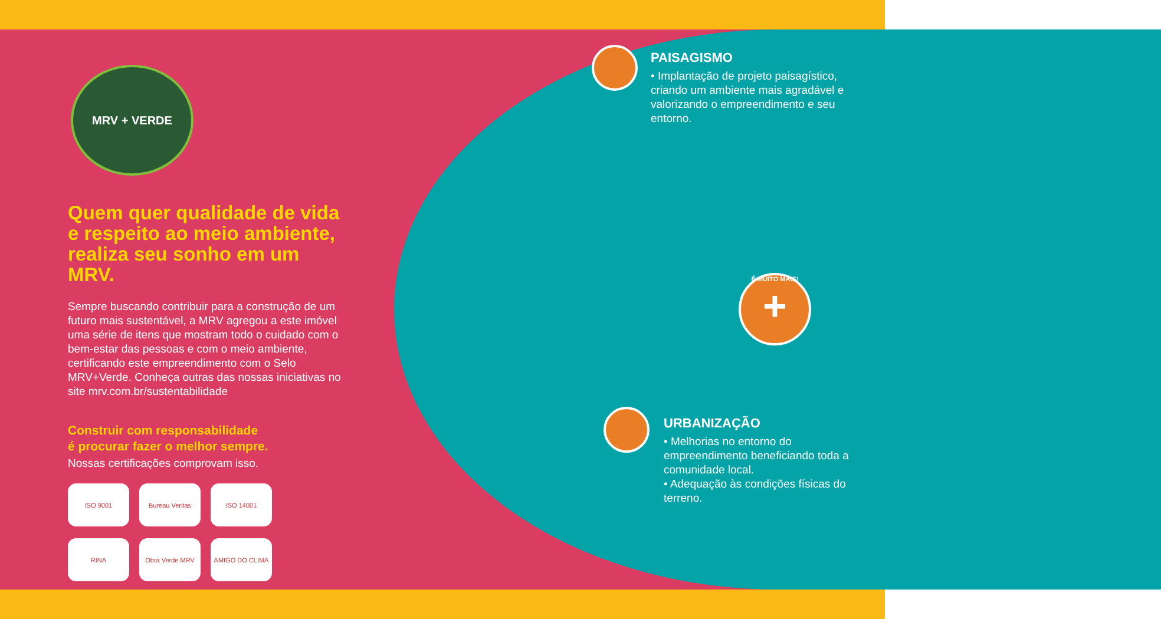MRV + VERDE
Quem quer qualidade de vida e respeito ao meio ambiente, realiza seu sonho em um MRV.
Sempre buscando contribuir para a construção de um futuro mais sustentável, a MRV agregou a este imóvel uma série de itens que mostram todo o cuidado com o bem-estar das pessoas e com o meio ambiente, certificando este empreendimento com o Selo MRV+Verde. Conheça outras das nossas iniciativas no site mrv.com.br/sustentabilidade
Construir com responsabilidade
é procurar fazer o melhor sempre.
Nossas certificações comprovam isso.
ISO 9001
Bureau Veritas
ISO 14001
RINA
Obra Verde MRV
AMIGO DO CLIMA
PAISAGISMO
• Implantação de projeto paisagístico, criando um ambiente mais agradável e valorizando o empreendimento e seu entorno.
URBANIZAÇÃO
• Melhorias no entorno do empreendimento beneficiando toda a comunidade local.
• Adequação às condições físicas do terreno.
É MUITO MAIS!
+